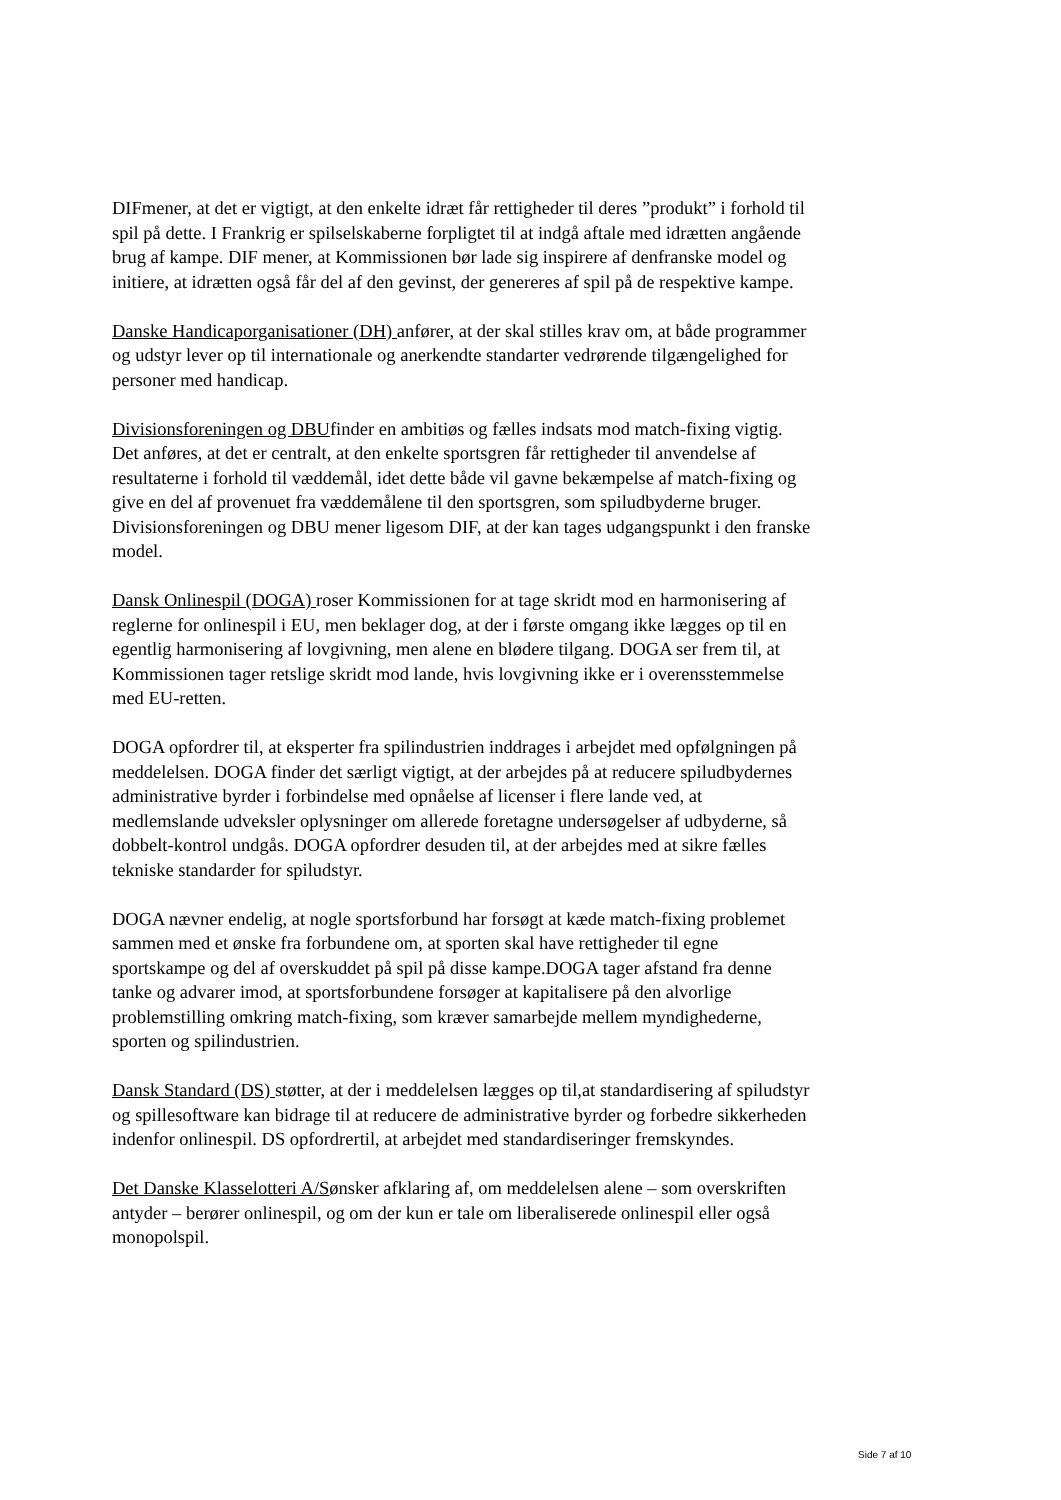DIFmener, at det er vigtigt, at den enkelte idræt får rettigheder til deres ”produkt” i forhold til spil på dette. I Frankrig er spilselskaberne forpligtet til at indgå aftale med idrætten angående brug af kampe. DIF mener, at Kommissionen bør lade sig inspirere af denfranske model og initiere, at idrætten også får del af den gevinst, der genereres af spil på de respektive kampe.
Danske Handicaporganisationer (DH) anfører, at der skal stilles krav om, at både programmer og udstyr lever op til internationale og anerkendte standarter vedrørende tilgængelighed for personer med handicap.
Divisionsforeningen og DBUfinder en ambitiøs og fælles indsats mod match-fixing vigtig. Det anføres, at det er centralt, at den enkelte sportsgren får rettigheder til anvendelse af resultaterne i forhold til væddemål, idet dette både vil gavne bekæmpelse af match-fixing og give en del af provenuet fra væddemålene til den sportsgren, som spiludbyderne bruger. Divisionsforeningen og DBU mener ligesom DIF, at der kan tages udgangspunkt i den franske model.
Dansk Onlinespil (DOGA) roser Kommissionen for at tage skridt mod en harmonisering af reglerne for onlinespil i EU, men beklager dog, at der i første omgang ikke lægges op til en egentlig harmonisering af lovgivning, men alene en blødere tilgang. DOGA ser frem til, at Kommissionen tager retslige skridt mod lande, hvis lovgivning ikke er i overensstemmelse med EU-retten.
DOGA opfordrer til, at eksperter fra spilindustrien inddrages i arbejdet med opfølgningen på meddelelsen. DOGA finder det særligt vigtigt, at der arbejdes på at reducere spiludbydernes administrative byrder i forbindelse med opnåelse af licenser i flere lande ved, at medlemslande udveksler oplysninger om allerede foretagne undersøgelser af udbyderne, så dobbelt-kontrol undgås. DOGA opfordrer desuden til, at der arbejdes med at sikre fælles tekniske standarder for spiludstyr.
DOGA nævner endelig, at nogle sportsforbund har forsøgt at kæde match-fixing problemet sammen med et ønske fra forbundene om, at sporten skal have rettigheder til egne sportskampe og del af overskuddet på spil på disse kampe.DOGA tager afstand fra denne tanke og advarer imod, at sportsforbundene forsøger at kapitalisere på den alvorlige problemstilling omkring match-fixing, som kræver samarbejde mellem myndighederne, sporten og spilindustrien.
Dansk Standard (DS) støtter, at der i meddelelsen lægges op til,at standardisering af spiludstyr og spillesoftware kan bidrage til at reducere de administrative byrder og forbedre sikkerheden indenfor onlinespil. DS opfordrertil, at arbejdet med standardiseringer fremskyndes.
Det Danske Klasselotteri A/Sønsker afklaring af, om meddelelsen alene – som overskriften antyder – berører onlinespil, og om der kun er tale om liberaliserede onlinespil eller også monopolspil.
Side 7 af 10